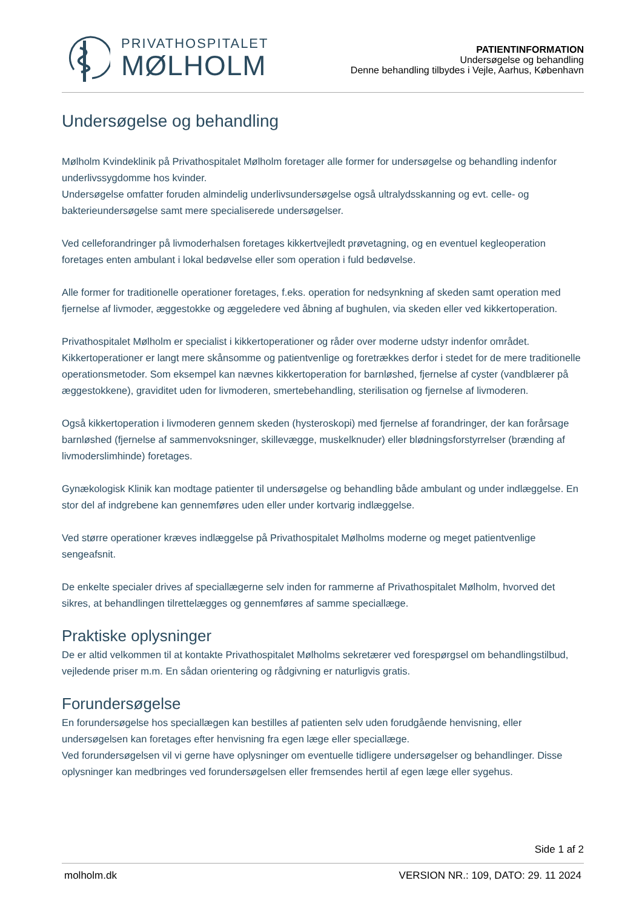PRIVATHOSPITALET
MØLHOLM
PATIENTINFORMATION
Undersøgelse og behandling
Denne behandling tilbydes i Vejle, Aarhus, København
Undersøgelse og behandling
Mølholm Kvindeklinik på Privathospitalet Mølholm foretager alle former for undersøgelse og behandling indenfor underlivssygdomme hos kvinder.
Undersøgelse omfatter foruden almindelig underlivsundersøgelse også ultralydsskanning og evt. celle- og bakterieundersøgelse samt mere specialiserede undersøgelser.
Ved celleforandringer på livmoderhalsen foretages kikkertvejledt prøvetagning, og en eventuel kegleoperation foretages enten ambulant i lokal bedøvelse eller som operation i fuld bedøvelse.
Alle former for traditionelle operationer foretages, f.eks. operation for nedsynkning af skeden samt operation med fjernelse af livmoder, æggestokke og æggeledere ved åbning af bughulen, via skeden eller ved kikkertoperation.
Privathospitalet Mølholm er specialist i kikkertoperationer og råder over moderne udstyr indenfor området. Kikkertoperationer er langt mere skånsomme og patientvenlige og foretrækkes derfor i stedet for de mere traditionelle operationsmetoder. Som eksempel kan nævnes kikkertoperation for barnløshed, fjernelse af cyster (vandblærer på æggestokkene), graviditet uden for livmoderen, smertebehandling, sterilisation og fjernelse af livmoderen.
Også kikkertoperation i livmoderen gennem skeden (hysteroskopi) med fjernelse af forandringer, der kan forårsage barnløshed (fjernelse af sammenvoksninger, skillevægge, muskelknuder) eller blødningsforstyrrelser (brænding af livmoderslimhinde) foretages.
Gynækologisk Klinik kan modtage patienter til undersøgelse og behandling både ambulant og under indlæggelse. En stor del af indgrebene kan gennemføres uden eller under kortvarig indlæggelse.
Ved større operationer kræves indlæggelse på Privathospitalet Mølholms moderne og meget patientvenlige sengeafsnit.
De enkelte specialer drives af speciallægerne selv inden for rammerne af Privathospitalet Mølholm, hvorved det sikres, at behandlingen tilrettelægges og gennemføres af samme speciallæge.
Praktiske oplysninger
De er altid velkommen til at kontakte Privathospitalet Mølholms sekretærer ved forespørgsel om behandlingstilbud, vejledende priser m.m. En sådan orientering og rådgivning er naturligvis gratis.
Forundersøgelse
En forundersøgelse hos speciallægen kan bestilles af patienten selv uden forudgående henvisning, eller undersøgelsen kan foretages efter henvisning fra egen læge eller speciallæge.
Ved forundersøgelsen vil vi gerne have oplysninger om eventuelle tidligere undersøgelser og behandlinger. Disse oplysninger kan medbringes ved forundersøgelsen eller fremsendes hertil af egen læge eller sygehus.
Side 1 af 2
molholm.dk VERSION NR.: 109, DATO: 29. 11 2024